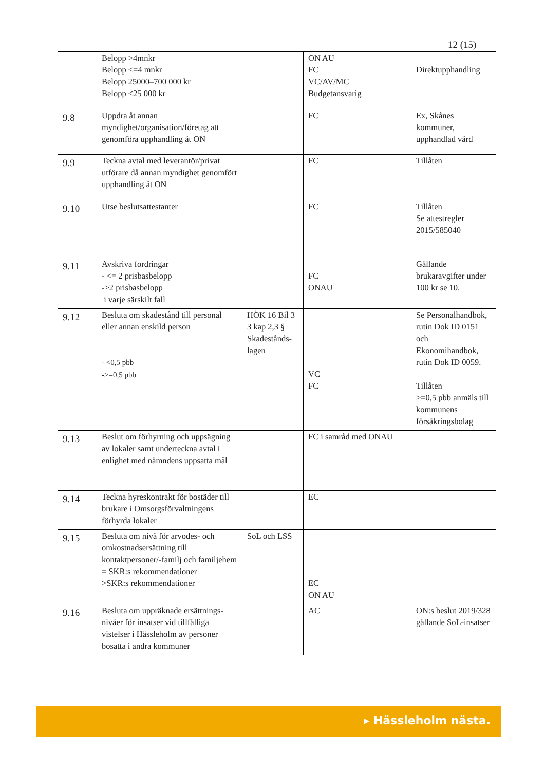12 (15)
| | Belopp >4mnkr Belopp <=4 mnkr Belopp 25000–700 000 kr Belopp <25 000 kr | | ON AU FC VC/AV/MC Budgetansvarig | Direktupphandling |
| 9.8 | Uppdra åt annan myndighet/organisation/företag att genomföra upphandling åt ON | | FC | Ex, Skånes kommuner, upphandlad vård |
| 9.9 | Teckna avtal med leverantör/privat utförare då annan myndighet genomfört upphandling åt ON | | FC | Tillåten |
| 9.10 | Utse beslutsattestanter | | FC | Tillåten Se attestregler 2015/585040 |
| 9.11 | Avskriva fordringar - <= 2 prisbasbelopp ->2 prisbasbelopp i varje särskilt fall | | FC ONAU | Gällande brukaravgifter under 100 kr se 10. |
| 9.12 | Besluta om skadestånd till personal eller annan enskild person - <0,5 pbb ->=0,5 pbb | HÖK 16 Bil 3 3 kap 2,3 § Skadestånds-lagen | VC FC | Se Personalhandbok, rutin Dok ID 0151 och Ekonomihandbok, rutin Dok ID 0059. Tillåten >=0,5 pbb anmäls till kommunens försäkringsbolag |
| 9.13 | Beslut om förhyrning och uppsägning av lokaler samt underteckna avtal i enlighet med nämndens uppsatta mål | | FC i samråd med ONAU | |
| 9.14 | Teckna hyreskontrakt för bostäder till brukare i Omsorgsförvaltningens förhyrda lokaler | | EC | |
| 9.15 | Besluta om nivå för arvodes- och omkostnadsersättning till kontaktpersoner/-familj och familjehem = SKR:s rekommendationer >SKR:s rekommendationer | SoL och LSS | EC ON AU | |
| 9.16 | Besluta om uppräknade ersättnings-nivåer för insatser vid tillfälliga vistelser i Hässleholm av personer bosatta i andra kommuner | | AC | ON:s beslut 2019/328 gällande SoL-insatser |
▸ Hässleholm nästa.